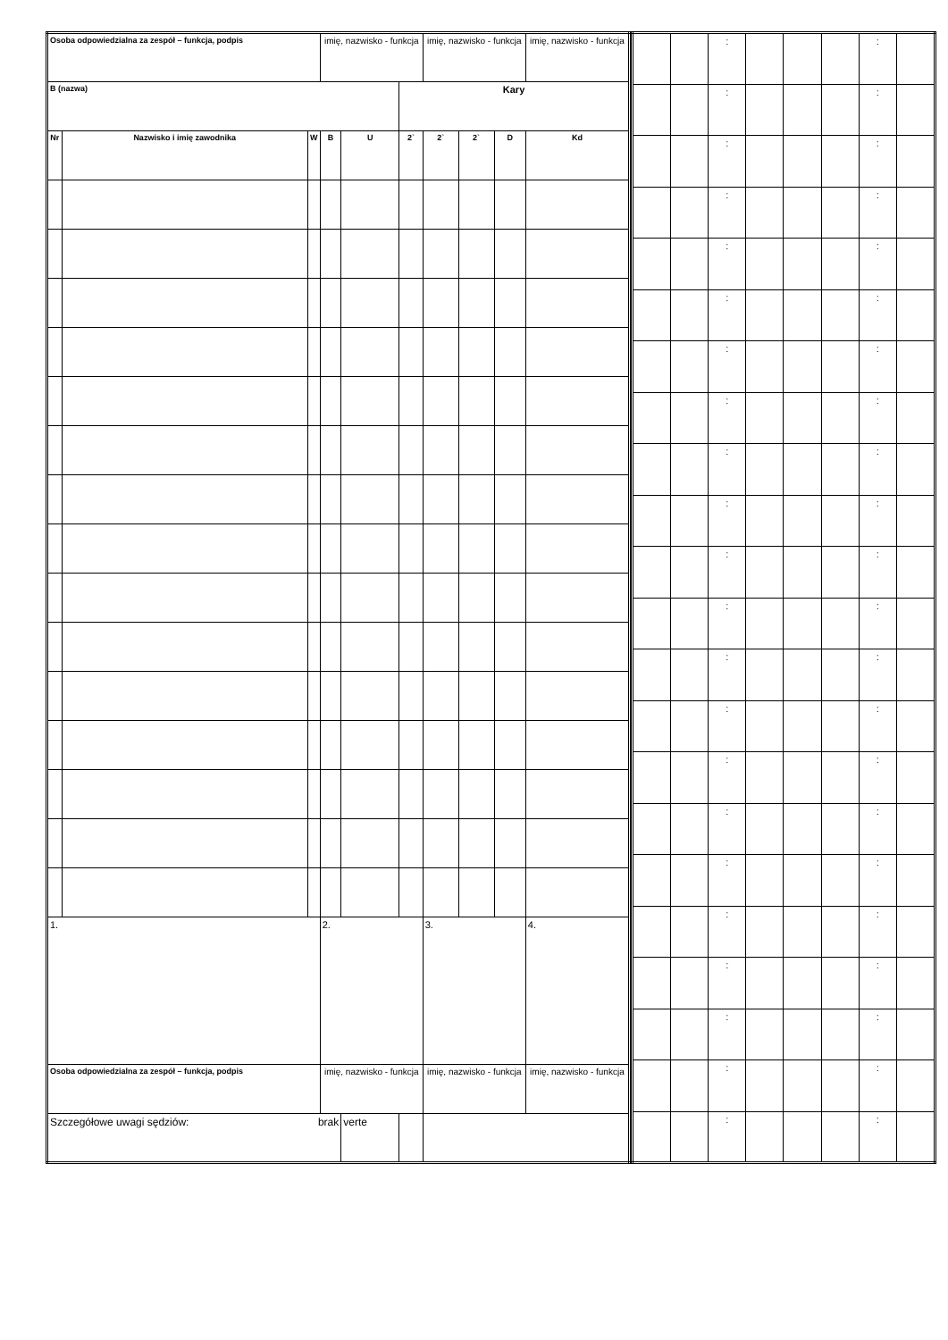| Osoba odpowiedzialna za zespół – funkcja, podpis | | | imię, nazwisko - funkcja | | | imię, nazwisko - funkcja | | | imię, nazwisko - funkcja |
| B (nazwa) | | | | | Kary | | | | |
| Nr | Nazwisko i imię zawodnika | W | B | U | 2` | 2` | 2` | D | Kd |
| 1. | | | 2. | | | 3. | | | 4. |
| Osoba odpowiedzialna za zespół – funkcja, podpis | | | imię, nazwisko - funkcja | | | imię, nazwisko - funkcja | | | imię, nazwisko - funkcja |
| Szczegółowe uwagi sędziów: brak | | | | verte | | | | | |
| | | : | | | | : | |
| | | : | | | | : | |
| | | : | | | | : | |
| | | : | | | | : | |
| | | : | | | | : | |
| | | : | | | | : | |
| | | : | | | | : | |
| | | : | | | | : | |
| | | : | | | | : | |
| | | : | | | | : | |
| | | : | | | | : | |
| | | : | | | | : | |
| | | : | | | | : | |
| | | : | | | | : | |
| | | : | | | | : | |
| | | : | | | | : | |
| | | : | | | | : | |
| | | : | | | | : | |
| | | : | | | | : | |
| | | : | | | | : | |
| | | : | | | | : | |
| | | : | | | | : | |